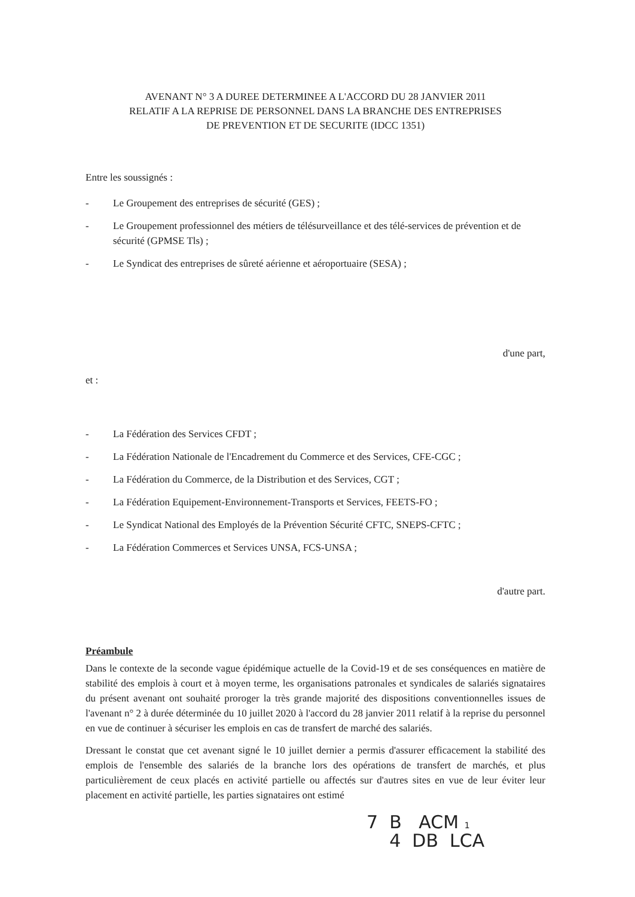AVENANT N° 3 A DUREE DETERMINEE A L'ACCORD DU 28 JANVIER 2011
RELATIF A LA REPRISE DE PERSONNEL DANS LA BRANCHE DES ENTREPRISES
DE PREVENTION ET DE SECURITE (IDCC 1351)
Entre les soussignés :
- Le Groupement des entreprises de sécurité (GES) ;
- Le Groupement professionnel des métiers de télésurveillance et des télé-services de prévention et de sécurité (GPMSE Tls) ;
- Le Syndicat des entreprises de sûreté aérienne et aéroportuaire (SESA) ;
d'une part,
et :
- La Fédération des Services CFDT ;
- La Fédération Nationale de l'Encadrement du Commerce et des Services, CFE-CGC ;
- La Fédération du Commerce, de la Distribution et des Services, CGT ;
- La Fédération Equipement-Environnement-Transports et Services, FEETS-FO ;
- Le Syndicat National des Employés de la Prévention Sécurité CFTC, SNEPS-CFTC ;
- La Fédération Commerces et Services UNSA, FCS-UNSA ;
d'autre part.
Préambule
Dans le contexte de la seconde vague épidémique actuelle de la Covid-19 et de ses conséquences en matière de stabilité des emplois à court et à moyen terme, les organisations patronales et syndicales de salariés signataires du présent avenant ont souhaité proroger la très grande majorité des dispositions conventionnelles issues de l'avenant n° 2 à durée déterminée du 10 juillet 2020 à l'accord du 28 janvier 2011 relatif à la reprise du personnel en vue de continuer à sécuriser les emplois en cas de transfert de marché des salariés.
Dressant le constat que cet avenant signé le 10 juillet dernier a permis d'assurer efficacement la stabilité des emplois de l'ensemble des salariés de la branche lors des opérations de transfert de marchés, et plus particulièrement de ceux placés en activité partielle ou affectés sur d'autres sites en vue de leur éviter leur placement en activité partielle, les parties signataires ont estimé
7 B ACM 1
4 DB LCA